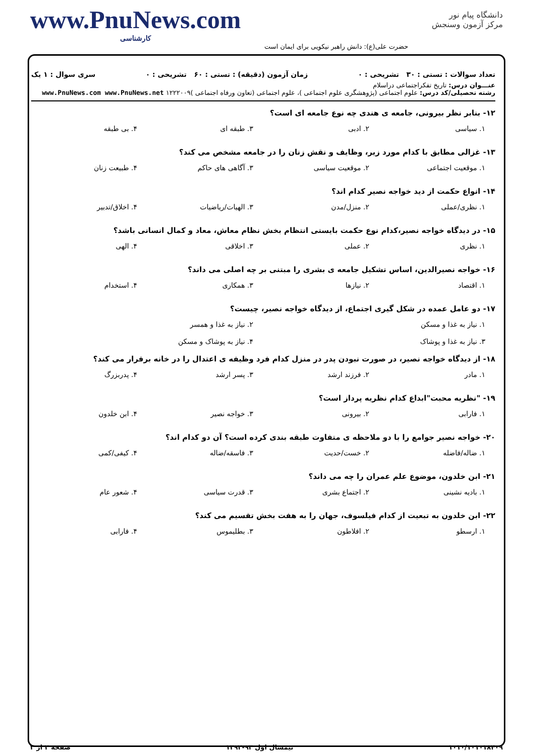دانشگاه پیام نور
مرکز آزمون وسنجش
حضرت علی(ع): دانش راهبر نیکویی برای ایمان است
www.PnuNews.com
کارشناسی
تعداد سوالات : تستی : ۳۰ تشریحی : ۰ زمان آزمون (دقیقه) : تستی : ۶۰ تشریحی : ۰ سری سوال : ۱ یک
عنـــوان درس: تاریخ تفکراجتماعی دراسلام
رشته تحصیلی/کد درس: علوم اجتماعی (پژوهشگری علوم اجتماعی )، علوم اجتماعی (تعاون ورفاه اجتماعی )۱۲۲۲۰۰۹ www.PnuNews.com www.PnuNews.net
۱۲- بنابر نظر بیرونی، جامعه ی هندی چه نوع جامعه ای است؟
۱. سیاسی ۲. ادبی ۳. طبقه ای ۴. بی طبقه
۱۳- غزالی مطابق با کدام مورد زیر، وظایف و نقش زنان را در جامعه مشخص می کند؟
۱. موقعیت اجتماعی ۲. موقعیت سیاسی ۳. آگاهی های حاکم ۴. طبیعت زنان
۱۴- انواع حکمت از دید خواجه نصیر کدام اند؟
۱. نظری/عملی ۲. منزل/مدن ۳. الهیات/ریاضیات ۴. اخلاق/تدبیر
۱۵- در دیدگاه خواجه نصیر،کدام نوع حکمت بایستی انتظام بخش نظام معاش، معاد و کمال انسانی باشد؟
۱. نظری ۲. عملی ۳. اخلاقی ۴. الهی
۱۶- خواجه نصیرالدین، اساس تشکیل جامعه ی بشری را مبتنی بر چه اصلی می داند؟
۱. اقتصاد ۲. نیازها ۳. همکاری ۴. استخدام
۱۷- دو عامل عمده در شکل گیری اجتماع، از دیدگاه خواجه نصیر، چیست؟
۱. نیاز به غذا و مسکن ۲. نیاز به غذا و همسر
۳. نیاز به غذا و پوشاک ۴. نیاز به پوشاک و مسکن
۱۸- از دیدگاه خواجه نصیر، در صورت نبودن پدر در منزل کدام فرد وظیفه ی اعتدال را در خانه برقرار می کند؟
۱. مادر ۲. فرزند ارشد ۳. پسر ارشد ۴. پدربزرگ
۱۹- "نظریه محبت"ابداع کدام نظریه پرداز است؟
۱. فارابی ۲. بیرونی ۳. خواجه نصیر ۴. ابن خلدون
۲۰- خواجه نصیر جوامع را با دو ملاحظه ی متفاوت طبقه بندی کرده است؟ آن دو کدام اند؟
۱. ضاله/فاضله ۲. خست/حدیت ۳. فاسقه/ضاله ۴. کیفی/کمی
۲۱- ابن خلدون، موضوع علم عمران را چه می داند؟
۱. بادیه نشینی ۲. اجتماع بشری ۳. قدرت سیاسی ۴. شعور عام
۲۲- ابن خلدون به تبعیت از کدام فیلسوف، جهان را به هفت بخش تقسیم می کند؟
۱. ارسطو ۲. افلاطون ۳. بطلیموس ۴. فارابی
۱۰۱۰/۱۰۱۰۱۸۴۰۹ نیمسال اول ۹۳-۱۳۹۲ صفحه ۲ از ۳